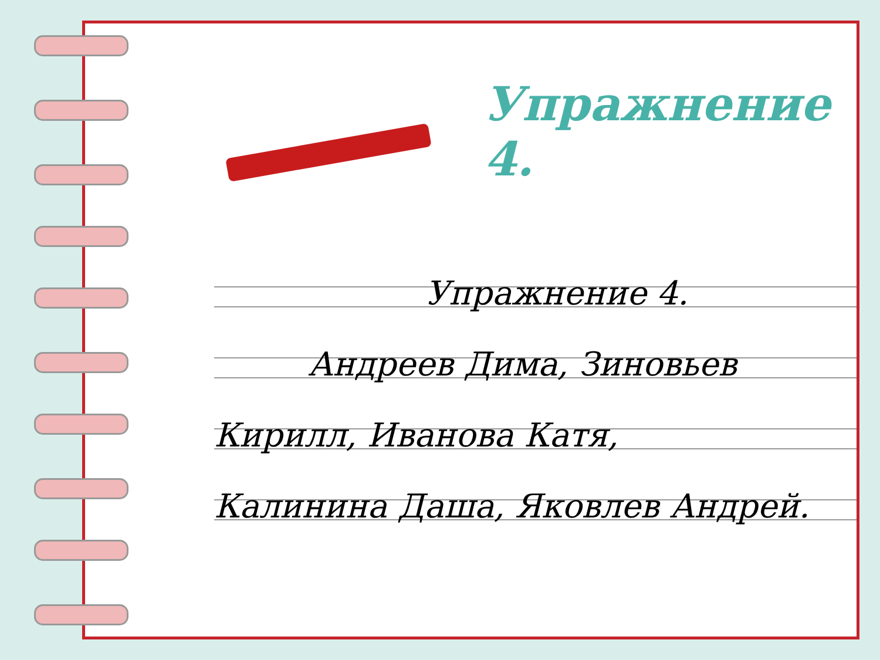Упражнение 4.
Упражнение 4.
Андреев Дима, Зиновьев
Кирилл, Иванова Катя,
Калинина Даша, Яковлев Андрей.